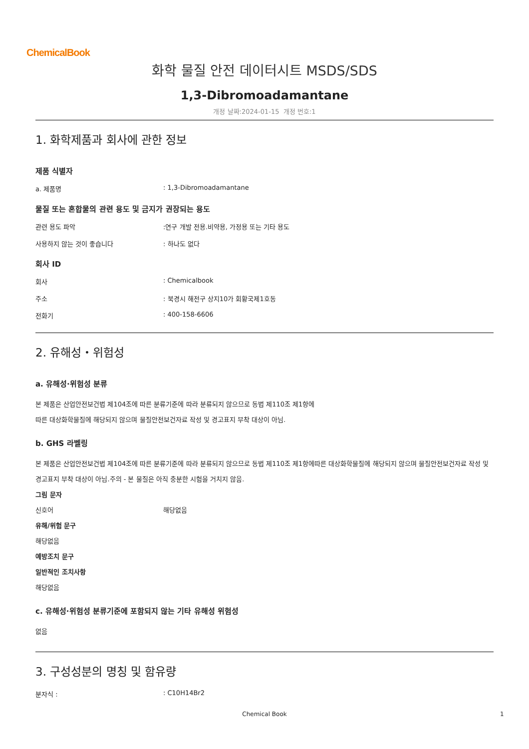ChemicalBook
화학 물질 안전 데이터시트 MSDS/SDS
1,3-Dibromoadamantane
개정 날짜:2024-01-15 개정 번호:1
1. 화학제품과 회사에 관한 정보
제품 식별자
a. 제품명 : 1,3-Dibromoadamantane
물질 또는 혼합물의 관련 용도 및 금지가 권장되는 용도
관련 용도 파악 :연구 개발 전용.비약용, 가정용 또는 기타 용도
사용하지 않는 것이 좋습니다 : 하나도 없다
회사 ID
회사 : Chemicalbook
주소 : 북경시 해전구 상지10가 회황국제1호동
전화기 : 400-158-6606
2. 유해성・위험성
a. 유해성·위험성 분류
본 제품은 산업안전보건법 제104조에 따른 분류기준에 따라 분류되지 않으므로 동법 제110조 제1항에
따른 대상화학물질에 해당되지 않으며 물질안전보건자료 작성 및 경고표지 부착 대상이 아님.
b. GHS 라벨링
본 제품은 산업안전보건법 제104조에 따른 분류기준에 따라 분류되지 않으므로 동법 제110조 제1항에따른 대상화학물질에 해당되지 않으며 물질안전보건자료 작성 및 경고표지 부착 대상이 아님.주의 - 본 물질은 아직 충분한 시험을 거치지 않음.
그림 문자
신호어 해당없음
유해/위험 문구
해당없음
예방조치 문구
일반적인 조치사항
해당없음
c. 유해성·위험성 분류기준에 포함되지 않는 기타 유해성 위험성
없음
3. 구성성분의 명칭 및 함유량
분자식 : : C10H14Br2
Chemical Book 1